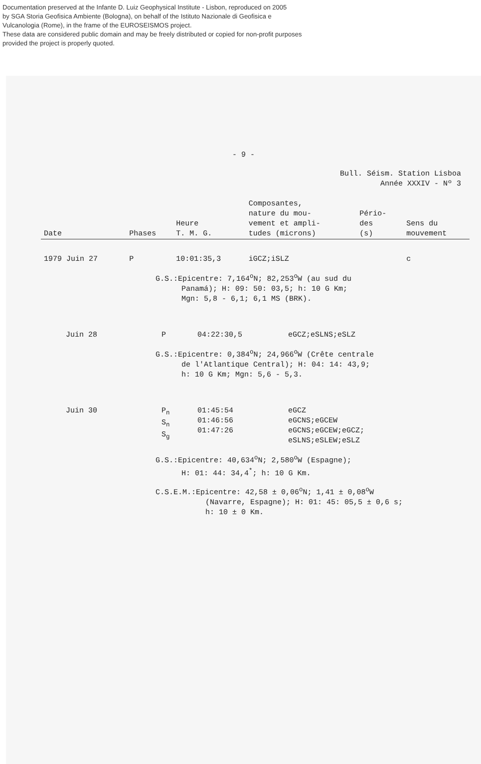Documentation preserved at the Infante D. Luiz Geophysical Institute - Lisbon, reproduced on 2005
by SGA Storia Geofisica Ambiente (Bologna), on behalf of the Istituto Nazionale di Geofisica e
Vulcanologia (Rome), in the frame of the EUROSEISMOS project.
These data are considered public domain and may be freely distributed or copied for non-profit purposes
provided the project is properly quoted.
- 9 -
Bull. Séism. Station Lisboa
Année XXXIV - Nº 3
| Date | Phases | Heure T. M. G. | Composantes, nature du mou- vement et ampli- tudes (microns) | Pério- des (s) | Sens du mouvement |
| --- | --- | --- | --- | --- | --- |
| 1979 Juin 27 | P | 10:01:35,3 | iGCZ;iSLZ | | c |
G.S.:Epicentre: 7,164<sup>o</sup>N; 82,253<sup>o</sup>W (au sud du
Panamá); H: 09: 50: 03,5; h: 10 G Km;
Mgn: 5,8 - 6,1; 6,1 MS (BRK).
| Juin 28 | P | 04:22:30,5 | eGCZ;eSLNS;eSLZ |
G.S.:Epicentre: 0,384<sup>o</sup>N; 24,966<sup>o</sup>W (Crête centrale
de l'Atlantique Central); H: 04: 14: 43,9;
h: 10 G Km; Mgn: 5,6 - 5,3.
| Juin 30 | P<sub>n</sub> S<sub>n</sub> S<sub>g</sub> | 01:45:54 01:46:56 01:47:26 | eGCZ eGCNS;eGCEW eGCNS;eGCEW;eGCZ; eSLNS;eSLEW;eSLZ |
G.S.:Epicentre: 40,634<sup>o</sup>N; 2,580<sup>o</sup>W (Espagne);
H: 01: 44: 34,4<sup>*</sup>; h: 10 G Km.
C.S.E.M.:Epicentre: 42,58 ± 0,06<sup>o</sup>N; 1,41 ± 0,08<sup>o</sup>W
(Navarre, Espagne); H: 01: 45: 05,5 ± 0,6 s;
h: 10 ± 0 Km.